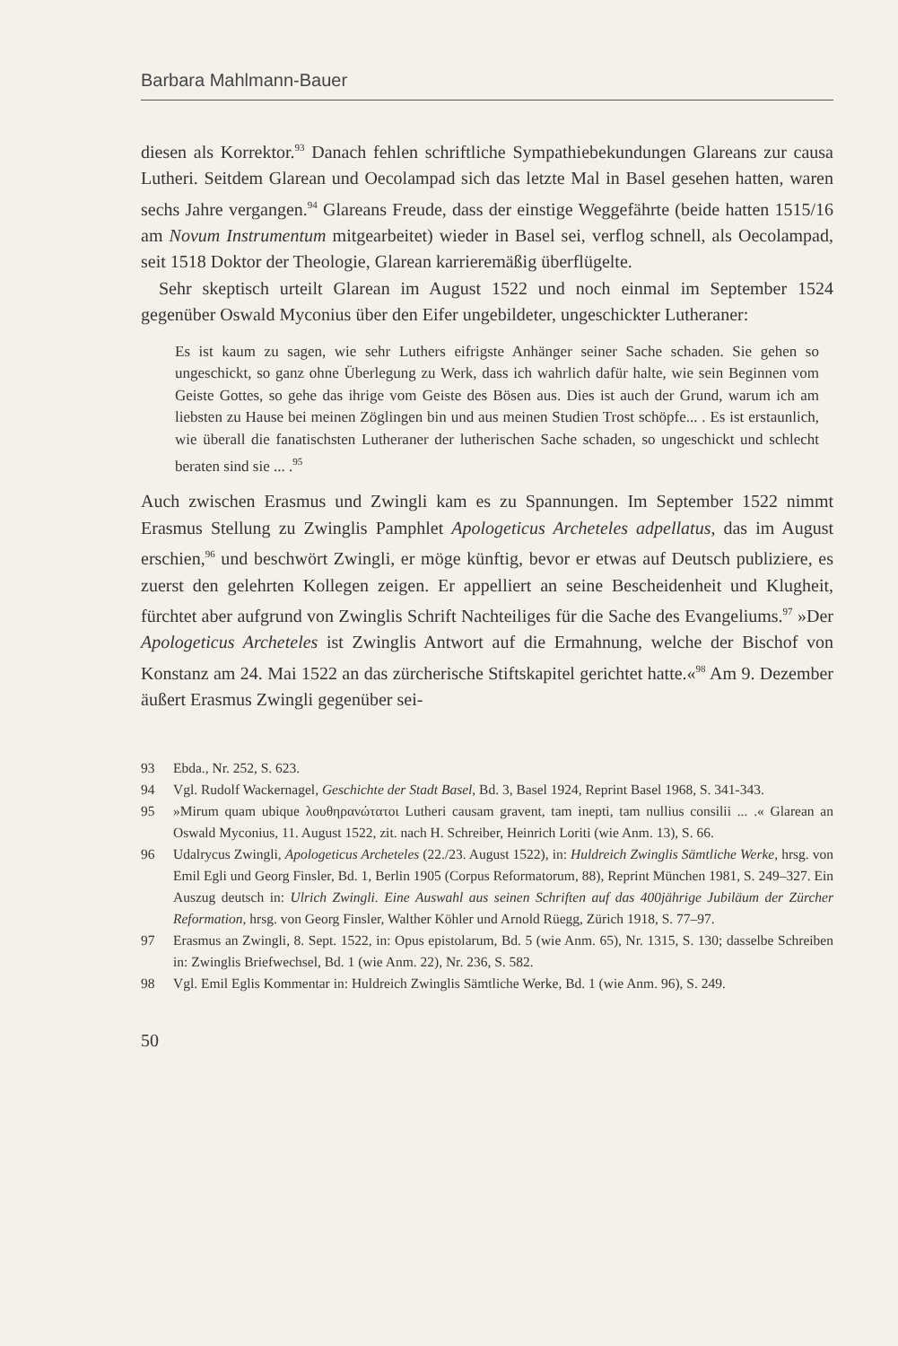Barbara Mahlmann-Bauer
diesen als Korrektor.<sup>93</sup> Danach fehlen schriftliche Sympathiebekundungen Glareans zur causa Lutheri. Seitdem Glarean und Oecolampad sich das letzte Mal in Basel gesehen hatten, waren sechs Jahre vergangen.<sup>94</sup> Glareans Freude, dass der einstige Weggefährte (beide hatten 1515/16 am Novum Instrumentum mitgearbeitet) wieder in Basel sei, verflog schnell, als Oecolampad, seit 1518 Doktor der Theologie, Glarean karrieremäßig überflügelte.
Sehr skeptisch urteilt Glarean im August 1522 und noch einmal im September 1524 gegenüber Oswald Myconius über den Eifer ungebildeter, ungeschickter Lutheraner:
Es ist kaum zu sagen, wie sehr Luthers eifrigste Anhänger seiner Sache schaden. Sie gehen so ungeschickt, so ganz ohne Überlegung zu Werk, dass ich wahrlich dafür halte, wie sein Beginnen vom Geiste Gottes, so gehe das ihrige vom Geiste des Bösen aus. Dies ist auch der Grund, warum ich am liebsten zu Hause bei meinen Zöglingen bin und aus meinen Studien Trost schöpfe... . Es ist erstaunlich, wie überall die fanatischsten Lutheraner der lutherischen Sache schaden, so ungeschickt und schlecht beraten sind sie ... .<sup>95</sup>
Auch zwischen Erasmus und Zwingli kam es zu Spannungen. Im September 1522 nimmt Erasmus Stellung zu Zwinglis Pamphlet Apologeticus Archeteles adpellatus, das im August erschien,<sup>96</sup> und beschwört Zwingli, er möge künftig, bevor er etwas auf Deutsch publiziere, es zuerst den gelehrten Kollegen zeigen. Er appelliert an seine Bescheidenheit und Klugheit, fürchtet aber aufgrund von Zwinglis Schrift Nachteiliges für die Sache des Evangeliums.<sup>97</sup> »Der Apologeticus Archeteles ist Zwinglis Antwort auf die Ermahnung, welche der Bischof von Konstanz am 24. Mai 1522 an das zürcherische Stiftskapitel gerichtet hatte.«<sup>98</sup> Am 9. Dezember äußert Erasmus Zwingli gegenüber sei-
93 Ebda., Nr. 252, S. 623.
94 Vgl. Rudolf Wackernagel, Geschichte der Stadt Basel, Bd. 3, Basel 1924, Reprint Basel 1968, S. 341-343.
95 »Mirum quam ubique λουθηρανώτατοι Lutheri causam gravent, tam inepti, tam nullius consilii ... .« Glarean an Oswald Myconius, 11. August 1522, zit. nach H. Schreiber, Heinrich Loriti (wie Anm. 13), S. 66.
96 Udalrycus Zwingli, Apologeticus Archeteles (22./23. August 1522), in: Huldreich Zwinglis Sämtliche Werke, hrsg. von Emil Egli und Georg Finsler, Bd. 1, Berlin 1905 (Corpus Reformatorum, 88), Reprint München 1981, S. 249–327. Ein Auszug deutsch in: Ulrich Zwingli. Eine Auswahl aus seinen Schriften auf das 400jährige Jubiläum der Zürcher Reformation, hrsg. von Georg Finsler, Walther Köhler und Arnold Rüegg, Zürich 1918, S. 77–97.
97 Erasmus an Zwingli, 8. Sept. 1522, in: Opus epistolarum, Bd. 5 (wie Anm. 65), Nr. 1315, S. 130; dasselbe Schreiben in: Zwinglis Briefwechsel, Bd. 1 (wie Anm. 22), Nr. 236, S. 582.
98 Vgl. Emil Eglis Kommentar in: Huldreich Zwinglis Sämtliche Werke, Bd. 1 (wie Anm. 96), S. 249.
50